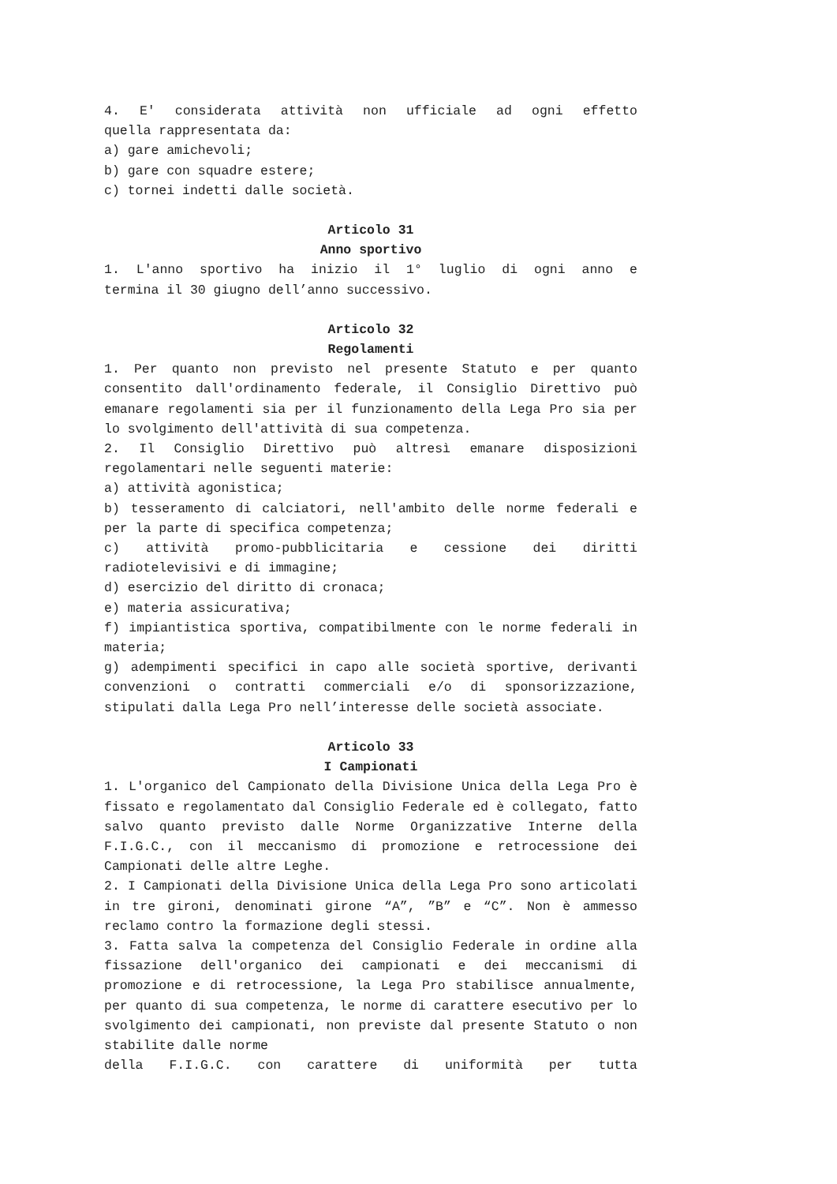4. E' considerata attività non ufficiale ad ogni effetto
quella rappresentata da:
a) gare amichevoli;
b) gare con squadre estere;
c) tornei indetti dalle società.
Articolo 31
Anno sportivo
1. L'anno sportivo ha inizio il 1° luglio di ogni anno e
termina il 30 giugno dell’anno successivo.
Articolo 32
Regolamenti
1. Per quanto non previsto nel presente Statuto e per quanto consentito dall'ordinamento federale, il Consiglio Direttivo può emanare regolamenti sia per il funzionamento della Lega Pro sia per lo svolgimento dell'attività di sua competenza.
2. Il Consiglio Direttivo può altresì emanare disposizioni regolamentari nelle seguenti materie:
a) attività agonistica;
b) tesseramento di calciatori, nell'ambito delle norme federali e per la parte di specifica competenza;
c) attività promo-pubblicitaria e cessione dei diritti radiotelevisivi e di immagine;
d) esercizio del diritto di cronaca;
e) materia assicurativa;
f) impiantistica sportiva, compatibilmente con le norme federali in materia;
g) adempimenti specifici in capo alle società sportive, derivanti convenzioni o contratti commerciali e/o di sponsorizzazione, stipulati dalla Lega Pro nell’interesse delle società associate.
Articolo 33
I Campionati
1. L'organico del Campionato della Divisione Unica della Lega Pro è fissato e regolamentato dal Consiglio Federale ed è collegato, fatto salvo quanto previsto dalle Norme Organizzative Interne della F.I.G.C., con il meccanismo di promozione e retrocessione dei Campionati delle altre Leghe.
2. I Campionati della Divisione Unica della Lega Pro sono articolati in tre gironi, denominati girone “A”, ”B” e “C”. Non è ammesso reclamo contro la formazione degli stessi.
3. Fatta salva la competenza del Consiglio Federale in ordine alla fissazione dell'organico dei campionati e dei meccanismi di promozione e di retrocessione, la Lega Pro stabilisce annualmente, per quanto di sua competenza, le norme di carattere esecutivo per lo svolgimento dei campionati, non previste dal presente Statuto o non stabilite dalle norme
della F.I.G.C. con carattere di uniformità per tutta